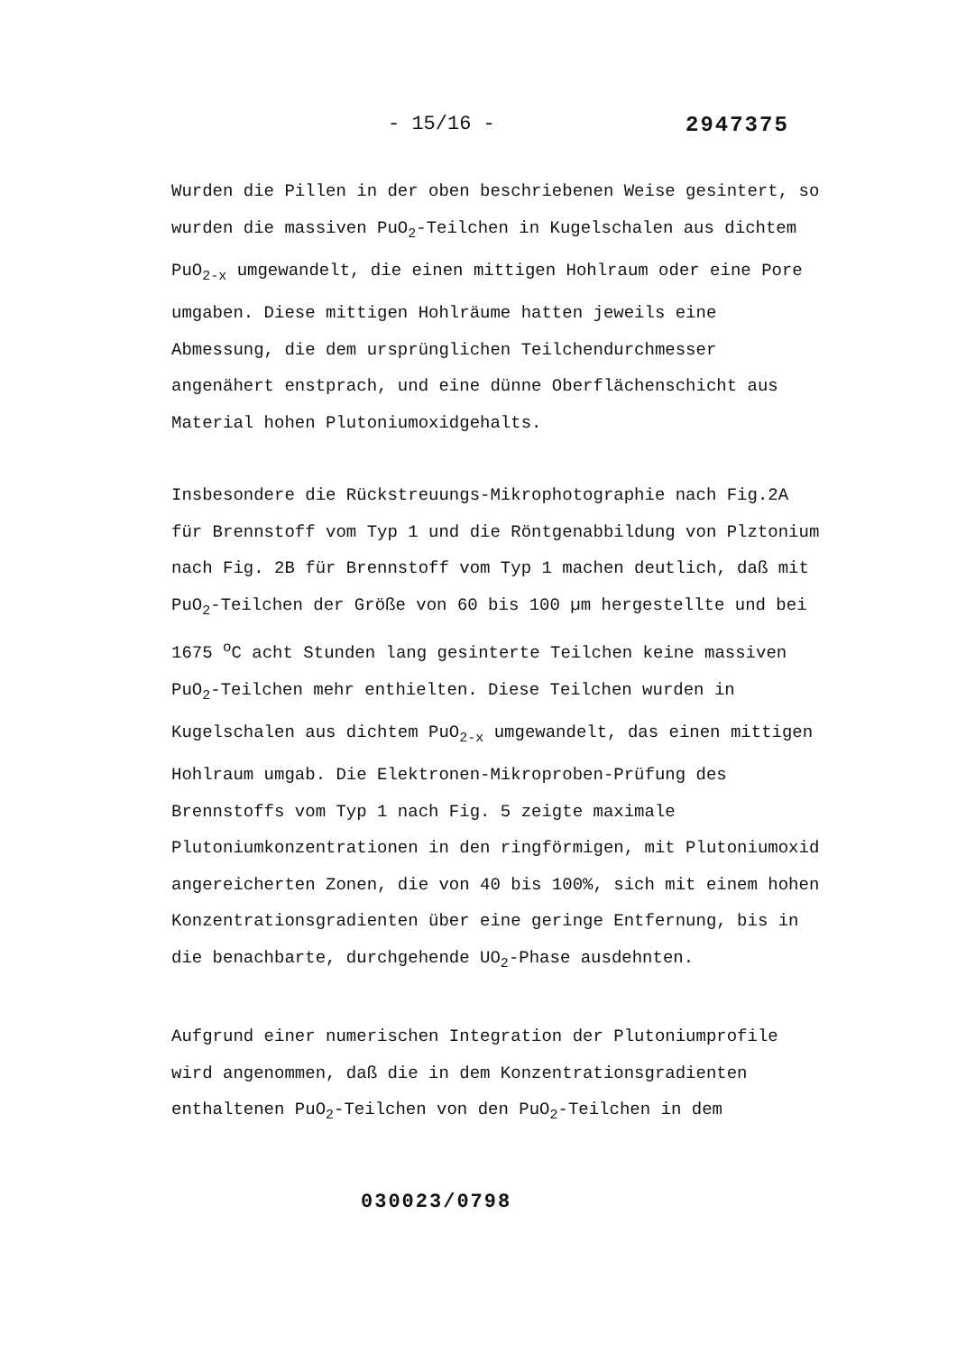- 15/16 - 2947375
Wurden die Pillen in der oben beschriebenen Weise gesintert, so wurden die massiven PuO<sub>2</sub>-Teilchen in Kugelschalen aus dichtem PuO<sub>2-x</sub> umgewandelt, die einen mittigen Hohlraum oder eine Pore umgaben. Diese mittigen Hohlräume hatten jeweils eine Abmessung, die dem ursprünglichen Teilchendurchmesser angenähert enstprach, und eine dünne Oberflächenschicht aus Material hohen Plutoniumoxidgehalts.
Insbesondere die Rückstreuungs-Mikrophotographie nach Fig.2A für Brennstoff vom Typ 1 und die Röntgenabbildung von Plztonium nach Fig. 2B für Brennstoff vom Typ 1 machen deutlich, daß mit PuO<sub>2</sub>-Teilchen der Größe von 60 bis 100 µm hergestellte und bei 1675 <sup>o</sup>C acht Stunden lang gesinterte Teilchen keine massiven PuO<sub>2</sub>-Teilchen mehr enthielten. Diese Teilchen wurden in Kugelschalen aus dichtem PuO<sub>2-x</sub> umgewandelt, das einen mittigen Hohlraum umgab. Die Elektronen-Mikroproben-Prüfung des Brennstoffs vom Typ 1 nach Fig. 5 zeigte maximale Plutoniumkonzentrationen in den ringförmigen, mit Plutoniumoxid angereicherten Zonen, die von 40 bis 100%, sich mit einem hohen Konzentrationsgradienten über eine geringe Entfernung, bis in die benachbarte, durchgehende UO<sub>2</sub>-Phase ausdehnten.
Aufgrund einer numerischen Integration der Plutoniumprofile wird angenommen, daß die in dem Konzentrationsgradienten enthaltenen PuO<sub>2</sub>-Teilchen von den PuO<sub>2</sub>-Teilchen in dem
030023/0798